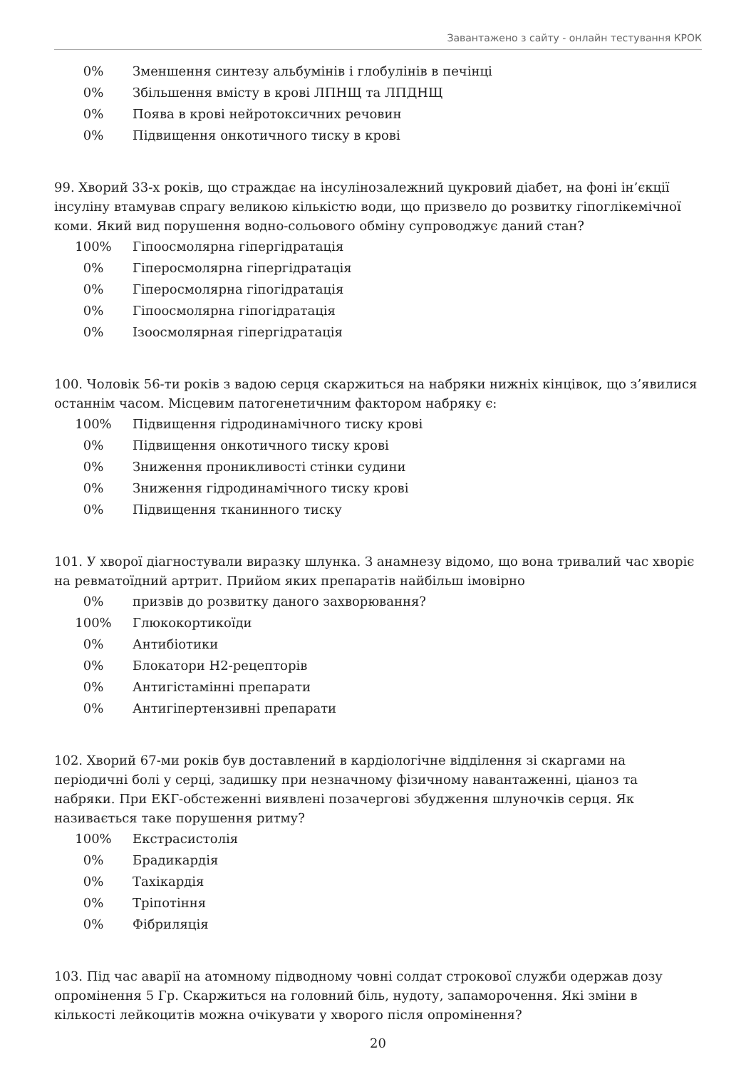Завантажено з сайту - онлайн тестування КРОК
0% Зменшення синтезу альбумінів і глобулінів в печінці
0% Збільшення вмісту в крові ЛПНЩ та ЛПДНЩ
0% Поява в крові нейротоксичних речовин
0% Підвищення онкотичного тиску в крові
99. Хворий 33-х років, що страждає на інсулінозалежний цукровий діабет, на фоні ін’єкції інсуліну втамував спрагу великою кількістю води, що призвело до розвитку гіпоглікемічної коми. Який вид порушення водно-сольового обміну супроводжує даний стан?
100% Гіпоосмолярна гіпергідратація
0% Гіперосмолярна гіпергідратація
0% Гіперосмолярна гіпогідратація
0% Гіпоосмолярна гіпогідратація
0% Ізоосмолярная гіпергідратація
100. Чоловік 56-ти років з вадою серця скаржиться на набряки нижніх кінцівок, що з’явилися останнім часом. Місцевим патогенетичним фактором набряку є:
100% Підвищення гідродинамічного тиску крові
0% Підвищення онкотичного тиску крові
0% Зниження проникливості стінки судини
0% Зниження гідродинамічного тиску крові
0% Підвищення тканинного тиску
101. У хворої діагностували виразку шлунка. З анамнезу відомо, що вона тривалий час хворіє на ревматоїдний артрит. Прийом яких препаратів найбільш імовірно
0% призвів до розвитку даного захворювання?
100% Глюкокортикоїди
0% Антибіотики
0% Блокатори Н2-рецепторів
0% Антигістамінні препарати
0% Антигіпертензивні препарати
102. Хворий 67-ми років був доставлений в кардіологічне відділення зі скаргами на періодичні болі у серці, задишку при незначному фізичному навантаженні, ціаноз та набряки. При ЕКГ-обстеженні виявлені позачергові збудження шлуночків серця. Як називається таке порушення ритму?
100% Екстрасистолія
0% Брадикардія
0% Тахікардія
0% Тріпотіння
0% Фібриляція
103. Під час аварії на атомному підводному човні солдат строкової служби одержав дозу опромінення 5 Гр. Скаржиться на головний біль, нудоту, запаморочення. Які зміни в кількості лейкоцитів можна очікувати у хворого після опромінення?
20